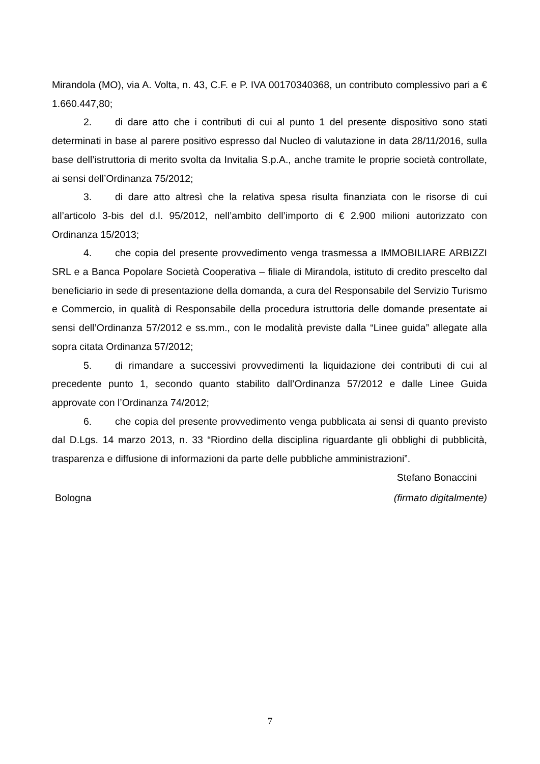Mirandola (MO), via A. Volta, n. 43, C.F. e P. IVA 00170340368, un contributo complessivo pari a € 1.660.447,80;
2. di dare atto che i contributi di cui al punto 1 del presente dispositivo sono stati determinati in base al parere positivo espresso dal Nucleo di valutazione in data 28/11/2016, sulla base dell’istruttoria di merito svolta da Invitalia S.p.A., anche tramite le proprie società controllate, ai sensi dell’Ordinanza 75/2012;
3. di dare atto altresì che la relativa spesa risulta finanziata con le risorse di cui all’articolo 3-bis del d.l. 95/2012, nell’ambito dell’importo di € 2.900 milioni autorizzato con Ordinanza 15/2013;
4. che copia del presente provvedimento venga trasmessa a IMMOBILIARE ARBIZZI SRL e a Banca Popolare Società Cooperativa – filiale di Mirandola, istituto di credito prescelto dal beneficiario in sede di presentazione della domanda, a cura del Responsabile del Servizio Turismo e Commercio, in qualità di Responsabile della procedura istruttoria delle domande presentate ai sensi dell’Ordinanza 57/2012 e ss.mm., con le modalità previste dalla “Linee guida” allegate alla sopra citata Ordinanza 57/2012;
5. di rimandare a successivi provvedimenti la liquidazione dei contributi di cui al precedente punto 1, secondo quanto stabilito dall’Ordinanza 57/2012 e dalle Linee Guida approvate con l’Ordinanza 74/2012;
6. che copia del presente provvedimento venga pubblicata ai sensi di quanto previsto dal D.Lgs. 14 marzo 2013, n. 33 “Riordino della disciplina riguardante gli obblighi di pubblicità, trasparenza e diffusione di informazioni da parte delle pubbliche amministrazioni”.
Stefano Bonaccini
Bologna (firmato digitalmente)
7